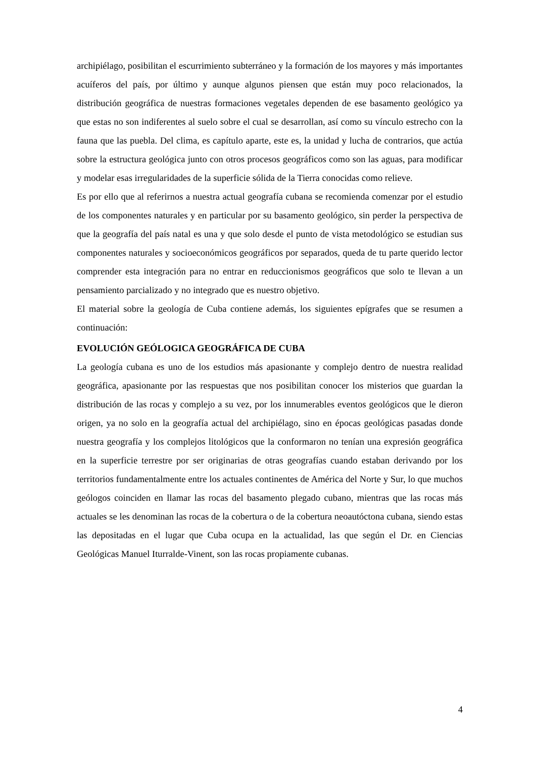archipiélago, posibilitan el escurrimiento subterráneo y la formación de los mayores y más importantes acuíferos del país, por último y aunque algunos piensen que están muy poco relacionados, la distribución geográfica de nuestras formaciones vegetales dependen de ese basamento geológico ya que estas no son indiferentes al suelo sobre el cual se desarrollan, así como su vínculo estrecho con la fauna que las puebla. Del clima, es capítulo aparte, este es, la unidad y lucha de contrarios, que actúa sobre la estructura geológica junto con otros procesos geográficos como son las aguas, para modificar y modelar esas irregularidades de la superficie sólida de la Tierra conocidas como relieve.
Es por ello que al referirnos a nuestra actual geografía cubana se recomienda comenzar por el estudio de los componentes naturales y en particular por su basamento geológico, sin perder la perspectiva de que la geografía del país natal es una y que solo desde el punto de vista metodológico se estudian sus componentes naturales y socioeconómicos geográficos por separados, queda de tu parte querido lector comprender esta integración para no entrar en reduccionismos geográficos que solo te llevan a un pensamiento parcializado y no integrado que es nuestro objetivo.
El material sobre la geología de Cuba contiene además, los siguientes epígrafes que se resumen a continuación:
EVOLUCIÓN GEÓLOGICA GEOGRÁFICA DE CUBA
La geología cubana es uno de los estudios más apasionante y complejo dentro de nuestra realidad geográfica, apasionante por las respuestas que nos posibilitan conocer los misterios que guardan la distribución de las rocas y complejo a su vez, por los innumerables eventos geológicos que le dieron origen, ya no solo en la geografía actual del archipiélago, sino en épocas geológicas pasadas donde nuestra geografía y los complejos litológicos que la conformaron no tenían una expresión geográfica en la superficie terrestre por ser originarias de otras geografías cuando estaban derivando por los territorios fundamentalmente entre los actuales continentes de América del Norte y Sur, lo que muchos geólogos coinciden en llamar las rocas del basamento plegado cubano, mientras que las rocas más actuales se les denominan las rocas de la cobertura o de la cobertura neoautóctona cubana, siendo estas las depositadas en el lugar que Cuba ocupa en la actualidad, las que según el Dr. en Ciencias Geológicas Manuel Iturralde-Vinent, son las rocas propiamente cubanas.
4